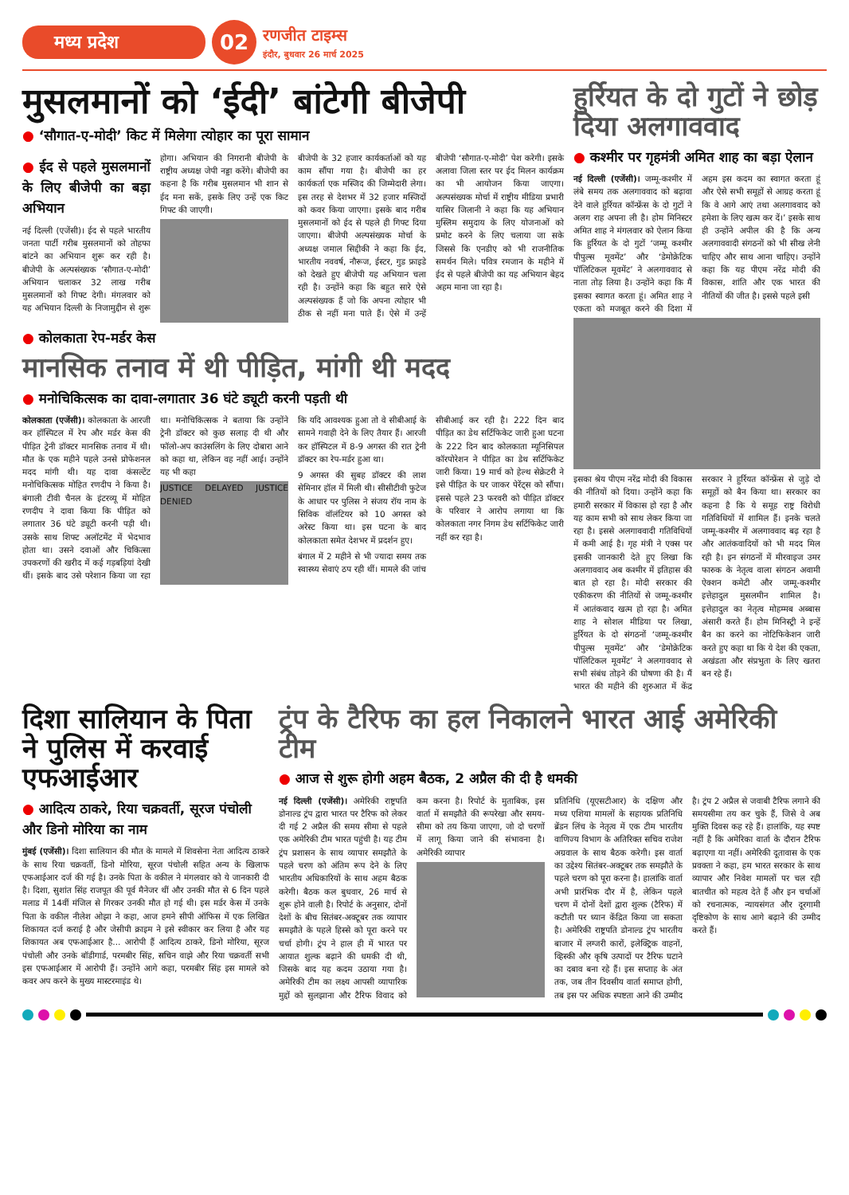मध्य प्रदेश
02
रणजीत टाइम्स
इंदौर, बुधवार 26 मार्च 2025
मुसलमानों को ‘ईदी’ बांटेगी बीजेपी
● ‘सौगात-ए-मोदी’ किट में मिलेगा त्योहार का पूरा सामान
● ईद से पहले मुसलमानों के लिए बीजेपी का बड़ा अभियान
नई दिल्ली (एजेंसी)। ईद से पहले भारतीय जनता पार्टी गरीब मुसलमानों को तोहफा बांटने का अभियान शुरू कर रही है। बीजेपी के अल्पसंख्यक ‘सौगात-ए-मोदी’ अभियान चलाकर 32 लाख गरीब मुसलमानों को गिफ्ट देगी। मंगलवार को यह अभियान दिल्ली के निजामुद्दीन से शुरू होगा। अभियान की निगरानी बीजेपी के राष्ट्रीय अध्यक्ष जेपी नड्डा करेंगे। बीजेपी का कहना है कि गरीब मुसलमान भी शान से ईद मना सकें, इसके लिए उन्हें एक किट गिफ्ट की जाएगी।
बीजेपी के 32 हजार कार्यकर्ताओं को यह काम सौंपा गया है। बीजेपी का हर कार्यकर्ता एक मस्जिद की जिम्मेदारी लेगा। इस तरह से देशभर में 32 हजार मस्जिदों को कवर किया जाएगा। इसके बाद गरीब मुसलमानों को ईद से पहले ही गिफ्ट दिया जाएगा। बीजेपी अल्पसंख्यक मोर्चा के अध्यक्ष जमाल सिद्दीकी ने कहा कि ईद, भारतीय नववर्ष, नौरूज, ईस्टर, गुड फ्राइडे को देखते हुए बीजेपी यह अभियान चला रही है। उन्होंने कहा कि बहुत सारे ऐसे अल्पसंख्यक हैं जो कि अपना त्योहार भी ठीक से नहीं मना पाते हैं। ऐसे में उन्हें बीजेपी ‘सौगात-ए-मोदी’ पेश करेगी। इसके अलावा जिला स्तर पर ईद मिलन कार्यक्रम का भी आयोजन किया जाएगा। अल्पसंख्यक मोर्चा में राष्ट्रीय मीडिया प्रभारी यासिर जिलानी ने कहा कि यह अभियान मुस्लिम समुदाय के लिए योजनाओं को प्रमोट करने के लिए चलाया जा सके जिससे कि एनडीए को भी राजनीतिक समर्थन मिले। पवित्र रमजान के महीने में ईद से पहले बीजेपी का यह अभियान बेहद अहम माना जा रहा है।
● कोलकाता रेप-मर्डर केस
मानसिक तनाव में थी पीड़ित, मांगी थी मदद
● मनोचिकित्सक का दावा-लगातार 36 घंटे ड्यूटी करनी पड़ती थी
कोलकाता (एजेंसी)। कोलकाता के आरजी कर हॉस्पिटल में रेप और मर्डर केस की पीड़ित ट्रेनी डॉक्टर मानसिक तनाव में थी। मौत के एक महीने पहले उनसे प्रोफेशनल मदद मांगी थी। यह दावा कंसल्टेंट मनोचिकित्सक मोहित रणदीप ने किया है। बंगाली टीवी चैनल के इंटरव्यू में मोहित रणदीप ने दावा किया कि पीड़ित को लगातार 36 घंटे ड्यूटी करनी पड़ी थी। उसके साथ शिफ्ट अलॉटमेंट में भेदभाव होता था। उसने दवाओं और चिकित्सा उपकरणों की खरीद में कई गड़बड़ियां देखी थीं। इसके बाद उसे परेशान किया जा रहा था। मनोचिकित्सक ने बताया कि उन्होंने ट्रेनी डॉक्टर को कुछ सलाह दी थी और फॉलो-अप काउंसलिंग के लिए दोबारा आने को कहा था, लेकिन वह नहीं आई। उन्होंने यह भी कहा
JUSTICE DELAYED JUSTICE DENIED
कि यदि आवश्यक हुआ तो वे सीबीआई के सामने गवाही देने के लिए तैयार हैं। आरजी कर हॉस्पिटल में 8-9 अगस्त की रात ट्रेनी डॉक्टर का रेप-मर्डर हुआ था।
9 अगस्त की सुबह डॉक्टर की लाश सेमिनार हॉल में मिली थी। सीसीटीवी फुटेज के आधार पर पुलिस ने संजय रॉय नाम के सिविक वॉलंटियर को 10 अगस्त को अरेस्ट किया था। इस घटना के बाद कोलकाता समेत देशभर में प्रदर्शन हुए।
बंगाल में 2 महीने से भी ज्यादा समय तक स्वास्थ्य सेवाएं ठप रही थीं। मामले की जांच सीबीआई कर रही है। 222 दिन बाद पीड़ित का डेथ सर्टिफिकेट जारी हुआ घटना के 222 दिन बाद कोलकाता म्यूनिसिपल कॉरपोरेशन ने पीड़ित का डेथ सर्टिफिकेट जारी किया। 19 मार्च को हेल्थ सेक्रेटरी ने इसे पीड़ित के घर जाकर पेरेंट्स को सौंपा। इससे पहले 23 फरवरी को पीड़ित डॉक्टर के परिवार ने आरोप लगाया था कि कोलकाता नगर निगम डेथ सर्टिफिकेट जारी नहीं कर रहा है।
हुर्रियत के दो गुटों ने छोड़ दिया अलगाववाद
● कश्मीर पर गृहमंत्री अमित शाह का बड़ा ऐलान
नई दिल्ली (एजेंसी)। जम्मू-कश्मीर में लंबे समय तक अलगाववाद को बढ़ावा देने वाले हुर्रियत कॉन्फ्रेंस के दो गुटों ने अलग राह अपना ली है। होम मिनिस्टर अमित शाह ने मंगलवार को ऐलान किया कि हुर्रियत के दो गुटों ‘जम्मू कश्मीर पीपुल्स मूवमेंट’ और ‘डेमोक्रेटिक पॉलिटिकल मूवमेंट’ ने अलगाववाद से नाता तोड़ लिया है। उन्होंने कहा कि मैं इसका स्वागत करता हूं। अमित शाह ने एकता को मजबूत करने की दिशा में अहम इस कदम का स्वागत करता हूं और ऐसे सभी समूहों से आग्रह करता हूं कि वे आगे आएं तथा अलगाववाद को हमेशा के लिए खत्म कर दें।’ इसके साथ ही उन्होंने अपील की है कि अन्य अलगाववादी संगठनों को भी सीख लेनी चाहिए और साथ आना चाहिए। उन्होंने कहा कि यह पीएम नरेंद्र मोदी की विकास, शांति और एक भारत की नीतियों की जीत है। इससे पहले इसी
इसका श्रेय पीएम नरेंद्र मोदी की विकास की नीतियों को दिया। उन्होंने कहा कि हमारी सरकार में विकास हो रहा है और यह काम सभी को साथ लेकर किया जा रहा है। इससे अलगाववादी गतिविधियों में कमी आई है। गृह मंत्री ने एक्स पर इसकी जानकारी देते हुए लिखा कि अलगाववाद अब कश्मीर में इतिहास की बात हो रहा है। मोदी सरकार की एकीकरण की नीतियों से जम्मू-कश्मीर में आतंकवाद खत्म हो रहा है। अमित शाह ने सोशल मीडिया पर लिखा, हुर्रियत के दो संगठनों ‘जम्मू-कश्मीर पीपुल्स मूवमेंट’ और ‘डेमोक्रेटिक पॉलिटिकल मूवमेंट’ ने अलगाववाद से सभी संबंध तोड़ने की घोषणा की है। मैं भारत की महीने की शुरुआत में केंद्र सरकार ने हुर्रियत कॉन्फ्रेंस से जुड़े दो समूहों को बैन किया था। सरकार का कहना है कि ये समूह राष्ट्र विरोधी गतिविधियों में शामिल हैं। इनके चलते जम्मू-कश्मीर में अलगाववाद बढ़ रहा है और आतंकवादियों को भी मदद मिल रही है। इन संगठनों में मीरवाइज उमर फारुक के नेतृत्व वाला संगठन अवामी ऐक्शन कमेटी और जम्मू-कश्मीर इत्तेहादुल मुसलमीन शामिल है। इत्तेहादुल का नेतृत्व मोहम्मब अब्बास अंसारी करते हैं। होम मिनिस्ट्री ने इन्हें बैन का करने का नोटिफिकेशन जारी करते हुए कहा था कि ये देश की एकता, अखंडता और संप्रभुता के लिए खतरा बन रहे हैं।
दिशा सालियान के पिता ने पुलिस में करवाई एफआईआर
● आदित्य ठाकरे, रिया चक्रवर्ती, सूरज पंचोली और डिनो मोरिया का नाम
मुंबई (एजेंसी)। दिशा सालियान की मौत के मामले में शिवसेना नेता आदित्य ठाकरे के साथ रिया चक्रवर्ती, डिनो मोरिया, सूरज पंचोली सहित अन्य के खिलाफ एफआईआर दर्ज की गई है। उनके पिता के वकील ने मंगलवार को ये जानकारी दी है। दिशा, सुशांत सिंह राजपूत की पूर्व मैनेजर थीं और उनकी मौत से 6 दिन पहले मलाड में 14वीं मंजिल से गिरकर उनकी मौत हो गई थी। इस मर्डर केस में उनके पिता के वकील नीलेश ओझा ने कहा, आज हमने सीपी ऑफिस में एक लिखित शिकायत दर्ज कराई है और जेसीपी क्राइम ने इसे स्वीकार कर लिया है और यह शिकायत अब एफआईआर है... आरोपी हैं आदित्य ठाकरे, डिनो मोरिया, सूरज पंचोली और उनके बॉडीगार्ड, परमबीर सिंह, सचिन वाझे और रिया चक्रवर्ती सभी इस एफआईआर में आरोपी हैं। उन्होंने आगे कहा, परमबीर सिंह इस मामले को कवर अप करने के मुख्य मास्टरमाइंड थे।
ट्रंप के टैरिफ का हल निकालने भारत आई अमेरिकी टीम
● आज से शुरू होगी अहम बैठक, 2 अप्रैल की दी है धमकी
नई दिल्ली (एजेंसी)। अमेरिकी राष्ट्रपति डोनाल्ड ट्रंप द्वारा भारत पर टैरिफ को लेकर दी गई 2 अप्रैल की समय सीमा से पहले एक अमेरिकी टीम भारत पहुंची है। यह टीम ट्रंप प्रशासन के साथ व्यापार समझौते के पहले चरण को अंतिम रूप देने के लिए भारतीय अधिकारियों के साथ अहम बैठक करेगी। बैठक कल बुधवार, 26 मार्च से शुरू होने वाली है। रिपोर्ट के अनुसार, दोनों देशों के बीच सितंबर-अक्टूबर तक व्यापार समझौते के पहले हिस्से को पूरा करने पर चर्चा होगी। ट्रंप ने हाल ही में भारत पर आयात शुल्क बढ़ाने की धमकी दी थी, जिसके बाद यह कदम उठाया गया है। अमेरिकी टीम का लक्ष्य आपसी व्यापारिक मुद्दों को सुलझाना और टैरिफ विवाद को कम करना है। रिपोर्ट के मुताबिक, इस वार्ता में समझौते की रूपरेखा और समय-सीमा को तय किया जाएगा, जो दो चरणों में लागू किया जाने की संभावना है। अमेरिकी व्यापार
प्रतिनिधि (यूएसटीआर) के दक्षिण और मध्य एशिया मामलों के सहायक प्रतिनिधि ब्रेंडन लिंच के नेतृत्व में एक टीम भारतीय वाणिज्य विभाग के अतिरिक्त सचिव राजेश अग्रवाल के साथ बैठक करेगी। इस वार्ता का उद्देश्य सितंबर-अक्टूबर तक समझौते के पहले चरण को पूरा करना है। हालांकि वार्ता अभी प्रारंभिक दौर में है, लेकिन पहले चरण में दोनों देशों द्वारा शुल्क (टैरिफ) में कटौती पर ध्यान केंद्रित किया जा सकता है। अमेरिकी राष्ट्रपति डोनाल्ड ट्रंप भारतीय बाजार में लग्जरी कारों, इलेक्ट्रिक वाहनों, व्हिस्की और कृषि उत्पादों पर टैरिफ घटाने का दबाव बना रहे हैं। इस सप्ताह के अंत तक, जब तीन दिवसीय वार्ता समाप्त होगी, तब इस पर अधिक स्पष्टता आने की उम्मीद है। ट्रंप 2 अप्रैल से जवाबी टैरिफ लगाने की समयसीमा तय कर चुके हैं, जिसे वे अब मुक्ति दिवस कह रहे हैं। हालांकि, यह स्पष्ट नहीं है कि अमेरिका वार्ता के दौरान टैरिफ बढ़ाएगा या नहीं। अमेरिकी दूतावास के एक प्रवक्ता ने कहा, हम भारत सरकार के साथ व्यापार और निवेश मामलों पर चल रही बातचीत को महत्व देते हैं और इन चर्चाओं को रचनात्मक, न्यायसंगत और दूरगामी दृष्टिकोण के साथ आगे बढ़ाने की उम्मीद करते हैं।